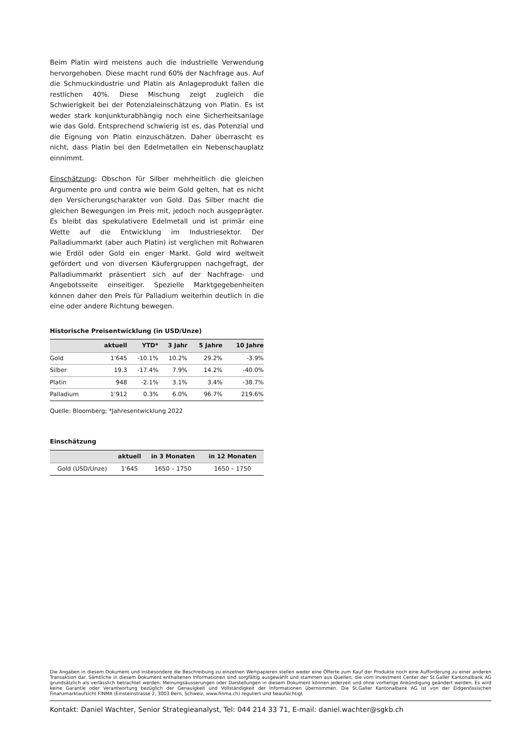Beim Platin wird meistens auch die industrielle Verwendung hervorgehoben. Diese macht rund 60% der Nachfrage aus. Auf die Schmuckindustrie und Platin als Anlageprodukt fallen die restlichen 40%. Diese Mischung zeigt zugleich die Schwierigkeit bei der Potenzialeinschätzung von Platin. Es ist weder stark konjunkturabhängig noch eine Sicherheitsanlage wie das Gold. Entsprechend schwierig ist es, das Potenzial und die Eignung von Platin einzuschätzen. Daher überrascht es nicht, dass Platin bei den Edelmetallen ein Nebenschauplatz einnimmt.
Einschätzung: Obschon für Silber mehrheitlich die gleichen Argumente pro und contra wie beim Gold gelten, hat es nicht den Versicherungscharakter von Gold. Das Silber macht die gleichen Bewegungen im Preis mit, jedoch noch ausgeprägter. Es bleibt das spekulativere Edelmetall und ist primär eine Wette auf die Entwicklung im Industriesektor. Der Palladiummarkt (aber auch Platin) ist verglichen mit Rohwaren wie Erdöl oder Gold ein enger Markt. Gold wird weltweit gefördert und von diversen Käufergruppen nachgefragt, der Palladiummarkt präsentiert sich auf der Nachfrage- und Angebotsseite einseitiger. Spezielle Marktgegebenheiten können daher den Preis für Palladium weiterhin deutlich in die eine oder andere Richtung bewegen.
Historische Preisentwicklung (in USD/Unze)
| | aktuell | YTD* | 3 Jahr | 5 Jahre | 10 Jahre |
| --- | --- | --- | --- | --- | --- |
| Gold | 1'645 | -10.1% | 10.2% | 29.2% | -3.9% |
| Silber | 19.3 | -17.4% | 7.9% | 14.2% | -40.0% |
| Platin | 948 | -2.1% | 3.1% | 3.4% | -38.7% |
| Palladium | 1’912 | 0.3% | 6.0% | 96.7% | 219.6% |
Quelle: Bloomberg; *Jahresentwicklung 2022
Einschätzung
| | aktuell | in 3 Monaten | in 12 Monaten |
| --- | --- | --- | --- |
| Gold (USD/Unze) | 1'645 | 1650 – 1750 | 1650 – 1750 |
Die Angaben in diesem Dokument und insbesondere die Beschreibung zu einzelnen Wertpapieren stellen weder eine Offerte zum Kauf der Produkte noch eine Aufforderung zu einer anderen Transaktion dar. Sämtliche in diesem Dokument enthaltenen Informationen sind sorgfältig ausgewählt und stammen aus Quellen, die vom Investment Center der St.Galler Kantonalbank AG grundsätzlich als verlässlich betrachtet werden. Meinungsäusserungen oder Darstellungen in diesem Dokument können jederzeit und ohne vorherige Ankündigung geändert werden. Es wird keine Garantie oder Verantwortung bezüglich der Genauigkeit und Vollständigkeit der Informationen übernommen. Die St.Galler Kantonalbank AG ist von der Eidgenössischen Finanzmarktaufsicht FINMA (Einsteinstrasse 2, 3003 Bern, Schweiz, www.finma.ch) reguliert und beaufsichtigt
Kontakt: Daniel Wachter, Senior Strategieanalyst, Tel: 044 214 33 71, E-mail: daniel.wachter@sgkb.ch